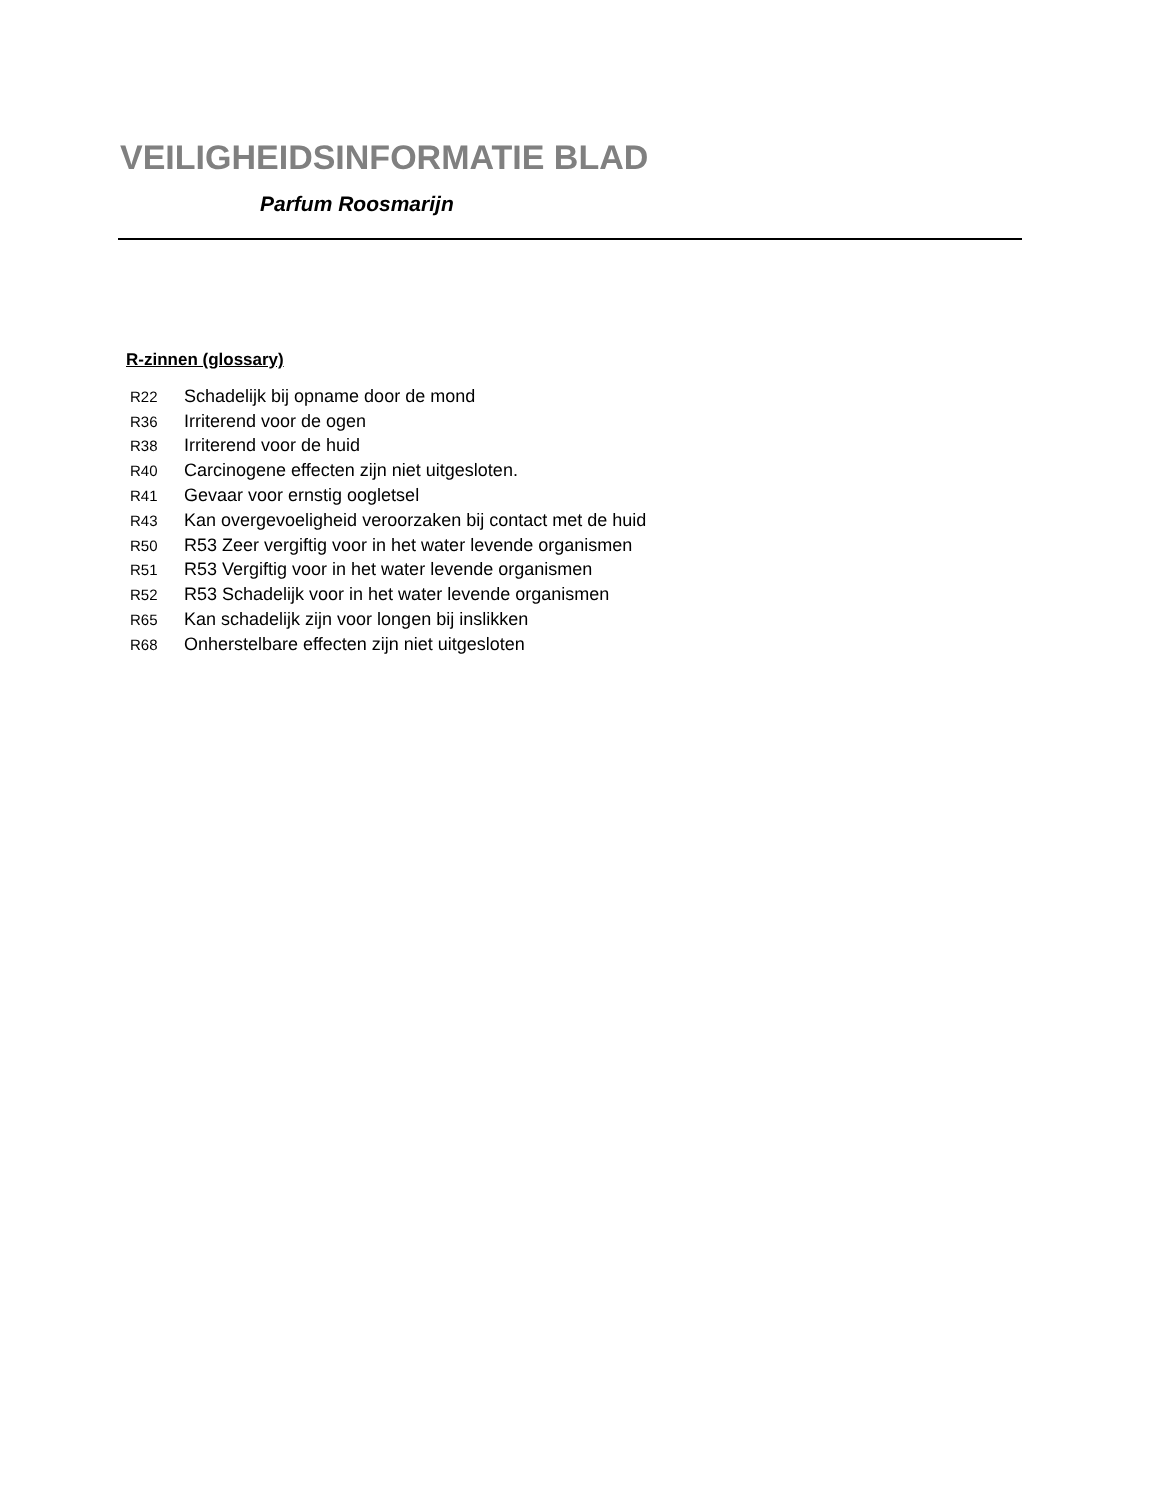VEILIGHEIDSINFORMATIE BLAD
Parfum Roosmarijn
R-zinnen (glossary)
| R22 | Schadelijk bij opname door de mond |
| R36 | Irriterend voor de ogen |
| R38 | Irriterend voor de huid |
| R40 | Carcinogene effecten zijn niet uitgesloten. |
| R41 | Gevaar voor ernstig oogletsel |
| R43 | Kan overgevoeligheid veroorzaken bij contact met de huid |
| R50 | R53 Zeer vergiftig voor in het water levende organismen |
| R51 | R53 Vergiftig voor in het water levende organismen |
| R52 | R53 Schadelijk voor in het water levende organismen |
| R65 | Kan schadelijk zijn voor longen bij inslikken |
| R68 | Onherstelbare effecten zijn niet uitgesloten |